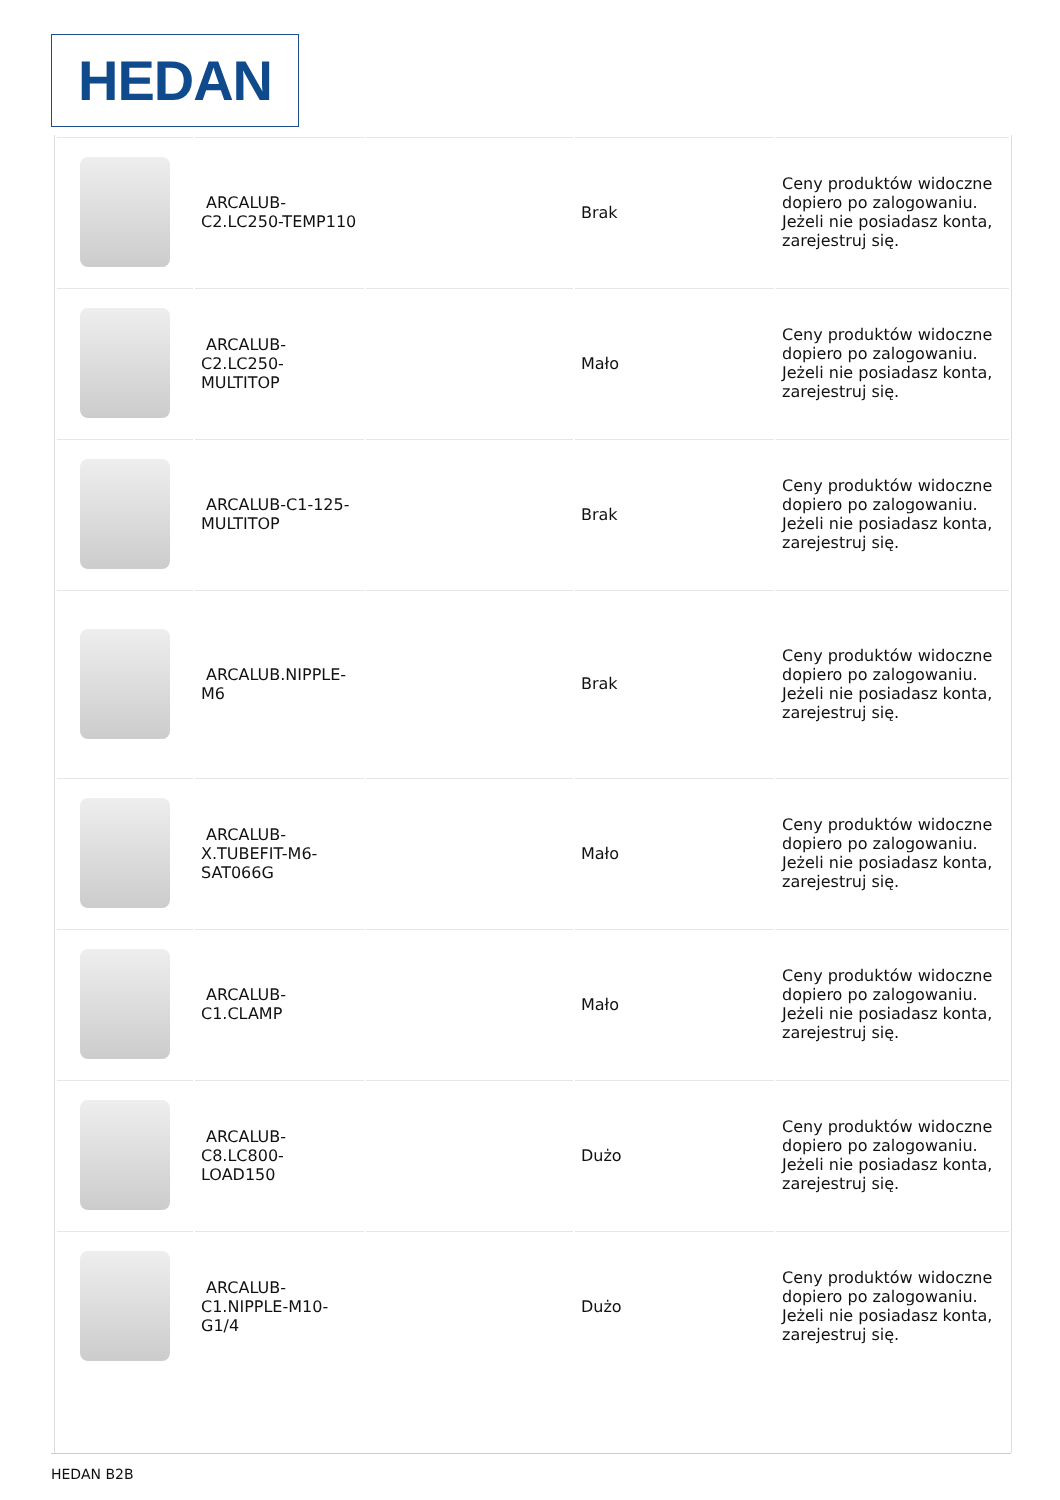HEDAN
| | ARCALUB-C2.LC250-TEMP110 | | Brak | Ceny produktów widoczne dopiero po zalogowaniu. Jeżeli nie posiadasz konta, zarejestruj się. |
| | ARCALUB-C2.LC250-MULTITOP | | Mało | Ceny produktów widoczne dopiero po zalogowaniu. Jeżeli nie posiadasz konta, zarejestruj się. |
| | ARCALUB-C1-125-MULTITOP | | Brak | Ceny produktów widoczne dopiero po zalogowaniu. Jeżeli nie posiadasz konta, zarejestruj się. |
| | ARCALUB.NIPPLE-M6 | | Brak | Ceny produktów widoczne dopiero po zalogowaniu. Jeżeli nie posiadasz konta, zarejestruj się. |
| | ARCALUB-X.TUBEFIT-M6-SAT066G | | Mało | Ceny produktów widoczne dopiero po zalogowaniu. Jeżeli nie posiadasz konta, zarejestruj się. |
| | ARCALUB-C1.CLAMP | | Mało | Ceny produktów widoczne dopiero po zalogowaniu. Jeżeli nie posiadasz konta, zarejestruj się. |
| | ARCALUB-C8.LC800-LOAD150 | | Dużo | Ceny produktów widoczne dopiero po zalogowaniu. Jeżeli nie posiadasz konta, zarejestruj się. |
| | ARCALUB-C1.NIPPLE-M10-G1/4 | | Dużo | Ceny produktów widoczne dopiero po zalogowaniu. Jeżeli nie posiadasz konta, zarejestruj się. |
HEDAN B2B